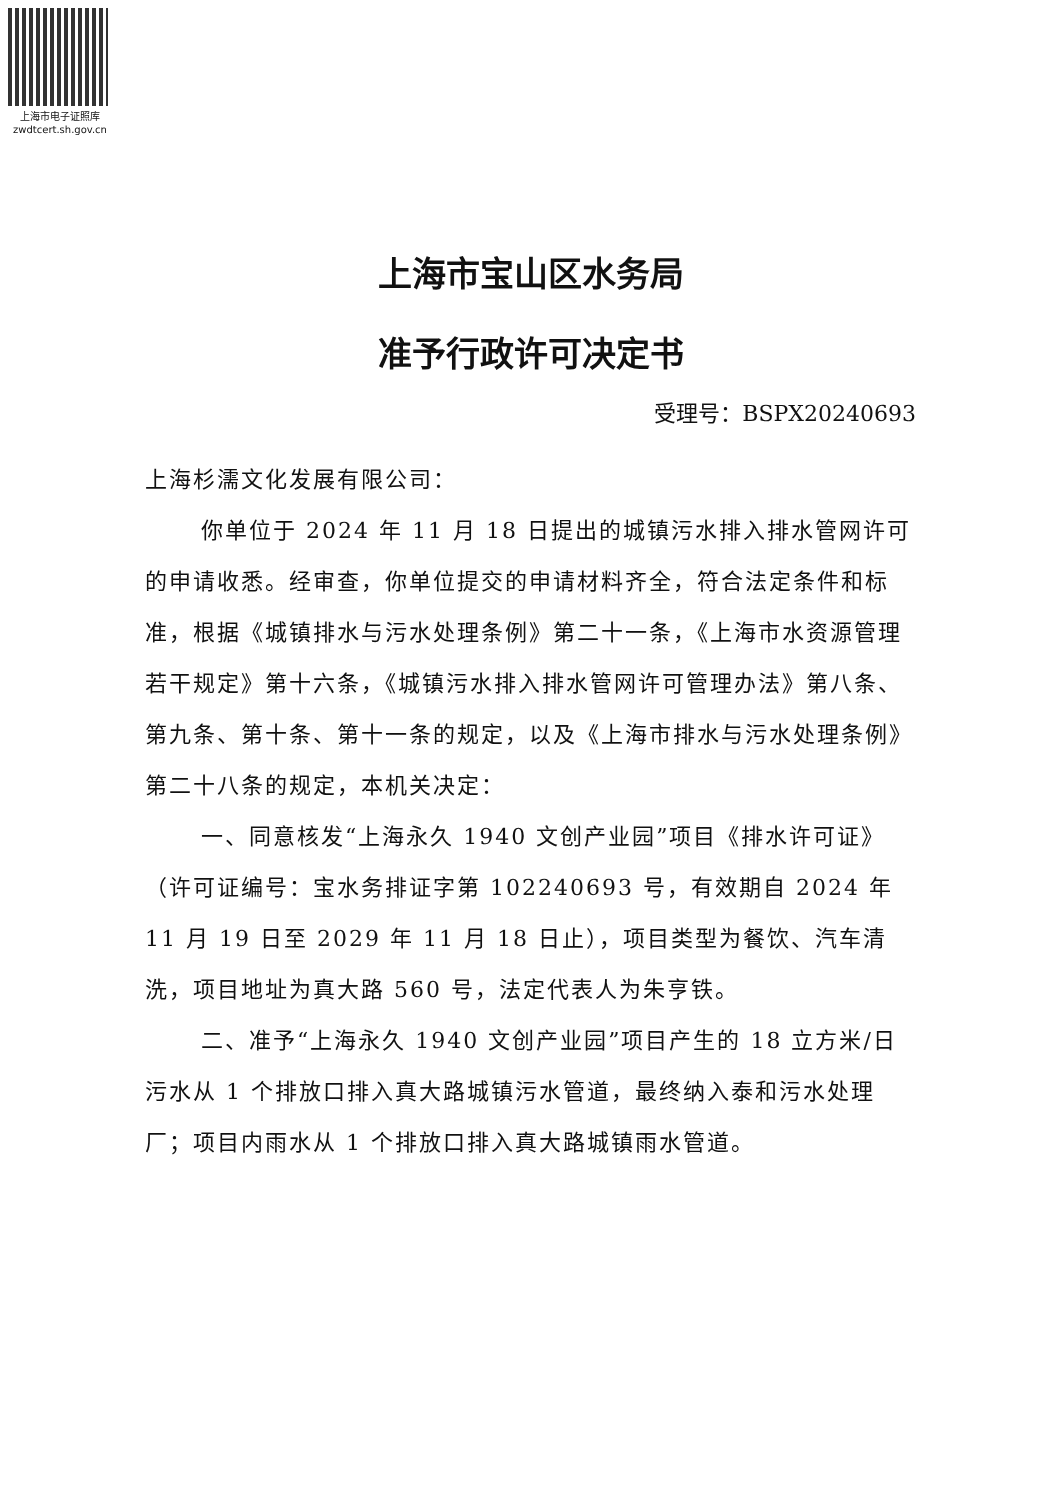上海市电子证照库
zwdtcert.sh.gov.cn
上海市宝山区水务局
准予行政许可决定书
受理号：BSPX20240693
上海杉濡文化发展有限公司：
你单位于 2024 年 11 月 18 日提出的城镇污水排入排水管网许可的申请收悉。经审查，你单位提交的申请材料齐全，符合法定条件和标准，根据《城镇排水与污水处理条例》第二十一条，《上海市水资源管理若干规定》第十六条，《城镇污水排入排水管网许可管理办法》第八条、第九条、第十条、第十一条的规定，以及《上海市排水与污水处理条例》第二十八条的规定，本机关决定：
一、同意核发“上海永久 1940 文创产业园”项目《排水许可证》（许可证编号：宝水务排证字第 102240693 号，有效期自 2024 年 11 月 19 日至 2029 年 11 月 18 日止），项目类型为餐饮、汽车清洗，项目地址为真大路 560 号，法定代表人为朱亨铁。
二、准予“上海永久 1940 文创产业园”项目产生的 18 立方米/日污水从 1 个排放口排入真大路城镇污水管道，最终纳入泰和污水处理厂；项目内雨水从 1 个排放口排入真大路城镇雨水管道。